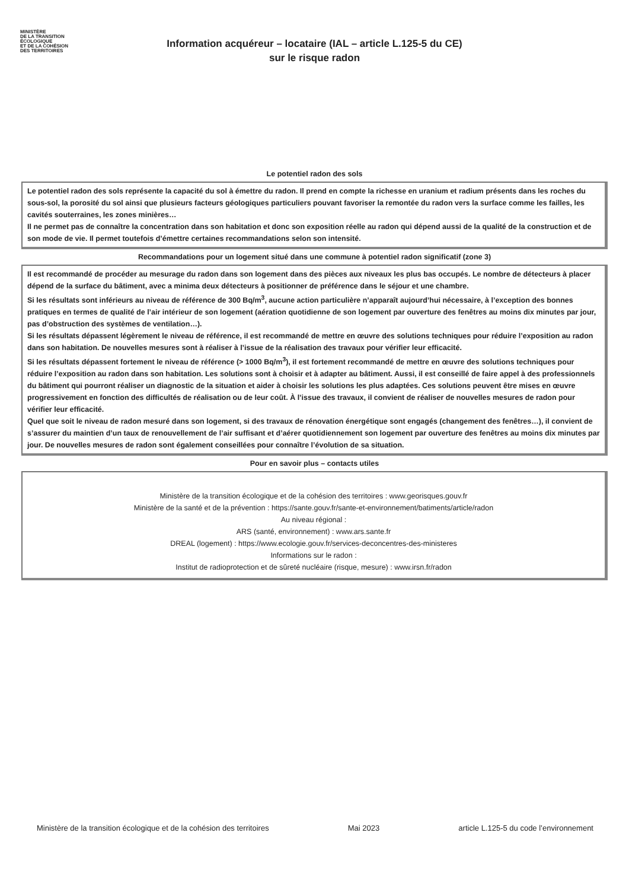MINISTÈRE
DE LA TRANSITION
ÉCOLOGIQUE
ET DE LA COHÉSION
DES TERRITOIRES
Information acquéreur – locataire (IAL – article L.125-5 du CE)
sur le risque radon
Le potentiel radon des sols
Le potentiel radon des sols représente la capacité du sol à émettre du radon. Il prend en compte la richesse en uranium et radium présents dans les roches du sous-sol, la porosité du sol ainsi que plusieurs facteurs géologiques particuliers pouvant favoriser la remontée du radon vers la surface comme les failles, les cavités souterraines, les zones minières…
Il ne permet pas de connaître la concentration dans son habitation et donc son exposition réelle au radon qui dépend aussi de la qualité de la construction et de son mode de vie. Il permet toutefois d’émettre certaines recommandations selon son intensité.
Recommandations pour un logement situé dans une commune à potentiel radon significatif (zone 3)
Il est recommandé de procéder au mesurage du radon dans son logement dans des pièces aux niveaux les plus bas occupés. Le nombre de détecteurs à placer dépend de la surface du bâtiment, avec a minima deux détecteurs à positionner de préférence dans le séjour et une chambre.
Si les résultats sont inférieurs au niveau de référence de 300 Bq/m<sup>3</sup>, aucune action particulière n’apparaît aujourd’hui nécessaire, à l’exception des bonnes pratiques en termes de qualité de l’air intérieur de son logement (aération quotidienne de son logement par ouverture des fenêtres au moins dix minutes par jour, pas d’obstruction des systèmes de ventilation…).
Si les résultats dépassent légèrement le niveau de référence, il est recommandé de mettre en œuvre des solutions techniques pour réduire l’exposition au radon dans son habitation. De nouvelles mesures sont à réaliser à l’issue de la réalisation des travaux pour vérifier leur efficacité.
Si les résultats dépassent fortement le niveau de référence (> 1000 Bq/m<sup>3</sup>), il est fortement recommandé de mettre en œuvre des solutions techniques pour réduire l’exposition au radon dans son habitation. Les solutions sont à choisir et à adapter au bâtiment. Aussi, il est conseillé de faire appel à des professionnels du bâtiment qui pourront réaliser un diagnostic de la situation et aider à choisir les solutions les plus adaptées. Ces solutions peuvent être mises en œuvre progressivement en fonction des difficultés de réalisation ou de leur coût. À l’issue des travaux, il convient de réaliser de nouvelles mesures de radon pour vérifier leur efficacité.
Quel que soit le niveau de radon mesuré dans son logement, si des travaux de rénovation énergétique sont engagés (changement des fenêtres…), il convient de s’assurer du maintien d’un taux de renouvellement de l’air suffisant et d’aérer quotidiennement son logement par ouverture des fenêtres au moins dix minutes par jour. De nouvelles mesures de radon sont également conseillées pour connaître l’évolution de sa situation.
Pour en savoir plus – contacts utiles
Ministère de la transition écologique et de la cohésion des territoires : www.georisques.gouv.fr
Ministère de la santé et de la prévention : https://sante.gouv.fr/sante-et-environnement/batiments/article/radon
Au niveau régional :
ARS (santé, environnement) : www.ars.sante.fr
DREAL (logement) : https://www.ecologie.gouv.fr/services-deconcentres-des-ministeres
Informations sur le radon :
Institut de radioprotection et de sûreté nucléaire (risque, mesure) : www.irsn.fr/radon
Ministère de la transition écologique et de la cohésion des territoires Mai 2023 article L.125-5 du code l’environnement